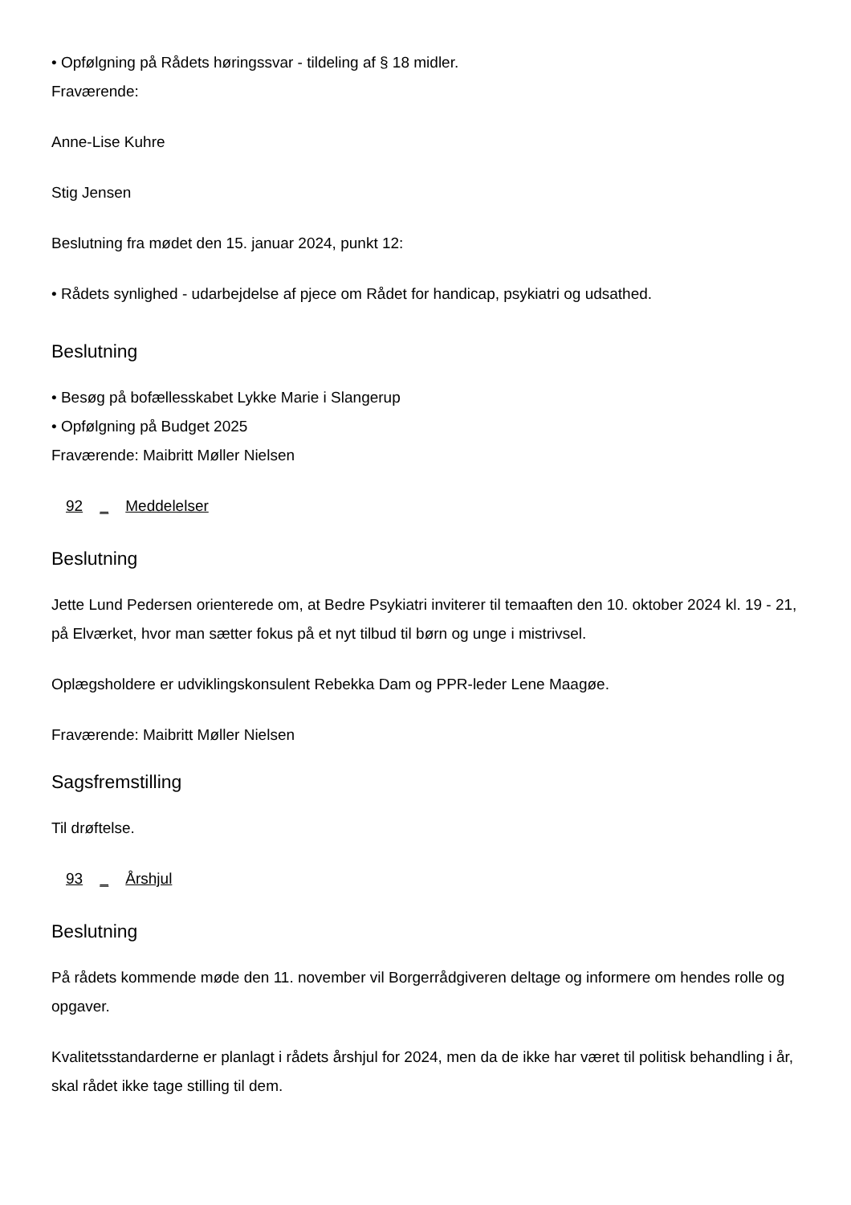• Opfølgning på Rådets høringssvar - tildeling af § 18 midler.
Fraværende:
Anne-Lise Kuhre
Stig Jensen
Beslutning fra mødet den 15. januar 2024, punkt 12:
• Rådets synlighed - udarbejdelse af pjece om Rådet for handicap, psykiatri og udsathed.
Beslutning
• Besøg på bofællesskabet Lykke Marie i Slangerup
• Opfølgning på Budget 2025
Fraværende: Maibritt Møller Nielsen
92 _ Meddelelser
Beslutning
Jette Lund Pedersen orienterede om, at Bedre Psykiatri inviterer til temaaften den 10. oktober 2024 kl. 19 - 21, på Elværket, hvor man sætter fokus på et nyt tilbud til børn og unge i mistrivsel.
Oplægsholdere er udviklingskonsulent Rebekka Dam og PPR-leder Lene Maagøe.
Fraværende: Maibritt Møller Nielsen
Sagsfremstilling
Til drøftelse.
93 _ Årshjul
Beslutning
På rådets kommende møde den 11. november vil Borgerrådgiveren deltage og informere om hendes rolle og opgaver.
Kvalitetsstandarderne er planlagt i rådets årshjul for 2024, men da de ikke har været til politisk behandling i år, skal rådet ikke tage stilling til dem.